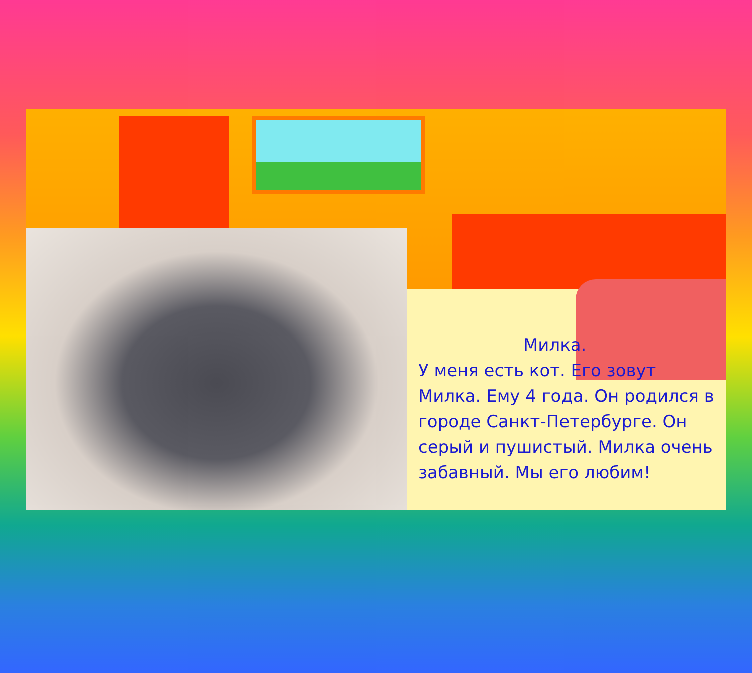Милка.
У меня есть кот. Его зовут Милка. Ему 4 года. Он родился в городе Санкт-Петербурге. Он серый и пушистый. Милка очень забавный. Мы его любим!